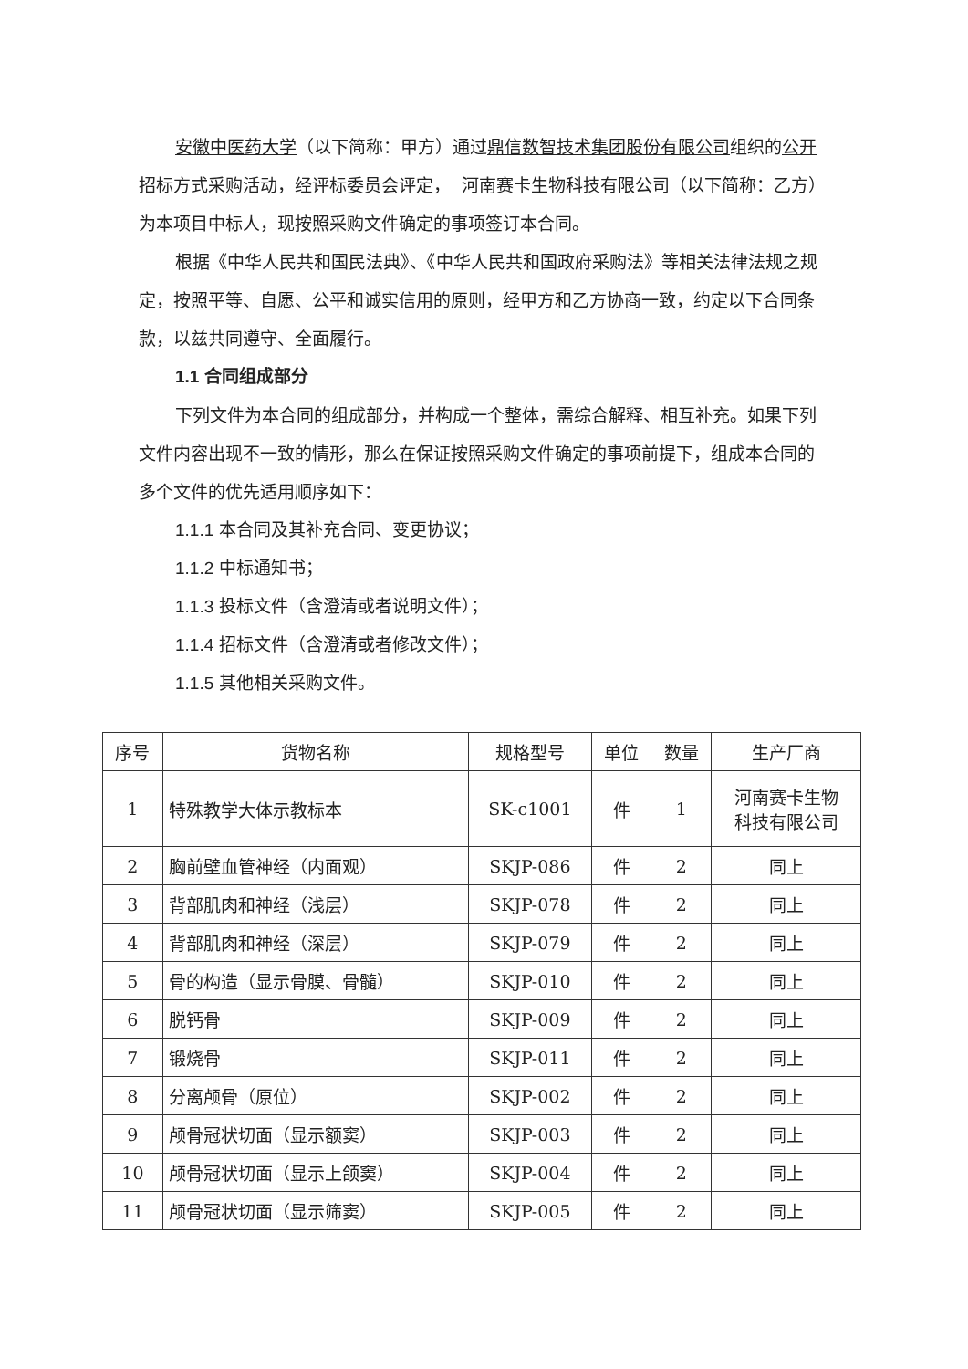安徽中医药大学（以下简称：甲方）通过鼎信数智技术集团股份有限公司组织的公开招标方式采购活动，经评标委员会评定， 河南赛卡生物科技有限公司（以下简称：乙方）为本项目中标人，现按照采购文件确定的事项签订本合同。
根据《中华人民共和国民法典》、《中华人民共和国政府采购法》等相关法律法规之规定，按照平等、自愿、公平和诚实信用的原则，经甲方和乙方协商一致，约定以下合同条款，以兹共同遵守、全面履行。
1.1 合同组成部分
下列文件为本合同的组成部分，并构成一个整体，需综合解释、相互补充。如果下列文件内容出现不一致的情形，那么在保证按照采购文件确定的事项前提下，组成本合同的多个文件的优先适用顺序如下：
1.1.1 本合同及其补充合同、变更协议；
1.1.2 中标通知书；
1.1.3 投标文件（含澄清或者说明文件）；
1.1.4 招标文件（含澄清或者修改文件）；
1.1.5 其他相关采购文件。
| 序号 | 货物名称 | 规格型号 | 单位 | 数量 | 生产厂商 |
| --- | --- | --- | --- | --- | --- |
| 1 | 特殊教学大体示教标本 | SK-c1001 | 件 | 1 | 河南赛卡生物 科技有限公司 |
| 2 | 胸前壁血管神经（内面观） | SKJP-086 | 件 | 2 | 同上 |
| 3 | 背部肌肉和神经（浅层） | SKJP-078 | 件 | 2 | 同上 |
| 4 | 背部肌肉和神经（深层） | SKJP-079 | 件 | 2 | 同上 |
| 5 | 骨的构造（显示骨膜、骨髓） | SKJP-010 | 件 | 2 | 同上 |
| 6 | 脱钙骨 | SKJP-009 | 件 | 2 | 同上 |
| 7 | 锻烧骨 | SKJP-011 | 件 | 2 | 同上 |
| 8 | 分离颅骨（原位） | SKJP-002 | 件 | 2 | 同上 |
| 9 | 颅骨冠状切面（显示额窦） | SKJP-003 | 件 | 2 | 同上 |
| 10 | 颅骨冠状切面（显示上颌窦） | SKJP-004 | 件 | 2 | 同上 |
| 11 | 颅骨冠状切面（显示筛窦） | SKJP-005 | 件 | 2 | 同上 |